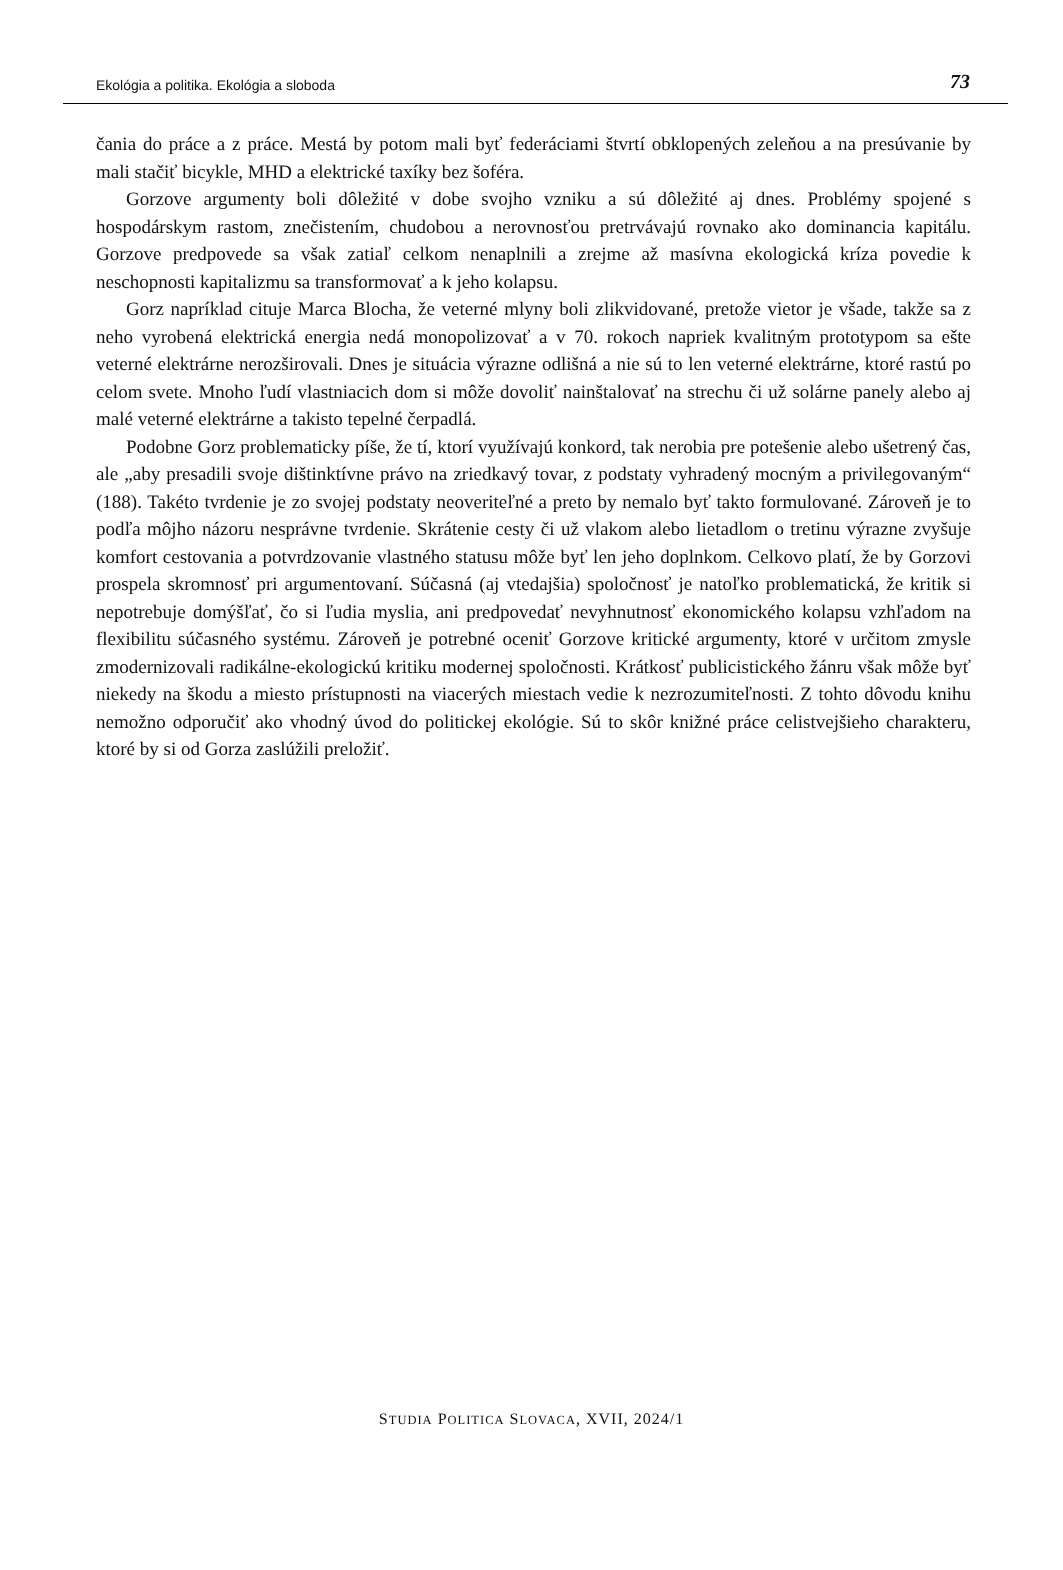Ekológia a politika. Ekológia a sloboda 73
čania do práce a z práce. Mestá by potom mali byť federáciami štvrtí obklopených zeleňou a na presúvanie by mali stačiť bicykle, MHD a elektrické taxíky bez šoféra.
Gorzove argumenty boli dôležité v dobe svojho vzniku a sú dôležité aj dnes. Problémy spojené s hospodárskym rastom, znečistením, chudobou a nerovnosťou pretrvávajú rovnako ako dominancia kapitálu. Gorzove predpovede sa však zatiaľ celkom nenaplnili a zrejme až masívna ekologická kríza povedie k neschopnosti kapitalizmu sa transformovať a k jeho kolapsu.
Gorz napríklad cituje Marca Blocha, že veterné mlyny boli zlikvidované, pretože vietor je všade, takže sa z neho vyrobená elektrická energia nedá monopolizovať a v 70. rokoch napriek kvalitným prototypom sa ešte veterné elektrárne nerozširovali. Dnes je situácia výrazne odlišná a nie sú to len veterné elektrárne, ktoré rastú po celom svete. Mnoho ľudí vlastniacich dom si môže dovoliť nainštalovať na strechu či už solárne panely alebo aj malé veterné elektrárne a takisto tepelné čerpadlá.
Podobne Gorz problematicky píše, že tí, ktorí využívajú konkord, tak nerobia pre potešenie alebo ušetrený čas, ale „aby presadili svoje dištinktívne právo na zriedkavý tovar, z podstaty vyhradený mocným a privilegovaným“ (188). Takéto tvrdenie je zo svojej podstaty neoveriteľné a preto by nemalo byť takto formulované. Zároveň je to podľa môjho názoru nesprávne tvrdenie. Skrátenie cesty či už vlakom alebo lietadlom o tretinu výrazne zvyšuje komfort cestovania a potvrdzovanie vlastného statusu môže byť len jeho doplnkom. Celkovo platí, že by Gorzovi prospela skromnosť pri argumentovaní. Súčasná (aj vtedajšia) spoločnosť je natoľko problematická, že kritik si nepotrebuje domýšľať, čo si ľudia myslia, ani predpovedať nevyhnutnosť ekonomického kolapsu vzhľadom na flexibilitu súčasného systému. Zároveň je potrebné oceniť Gorzove kritické argumenty, ktoré v určitom zmysle zmodernizovali radikálne-ekologickú kritiku modernej spoločnosti. Krátkosť publicistického žánru však môže byť niekedy na škodu a miesto prístupnosti na viacerých miestach vedie k nezrozumiteľnosti. Z tohto dôvodu knihu nemožno odporučiť ako vhodný úvod do politickej ekológie. Sú to skôr knižné práce celistvejšieho charakteru, ktoré by si od Gorza zaslúžili preložiť.
STUDIA POLITICA SLOVACA, XVII, 2024/1